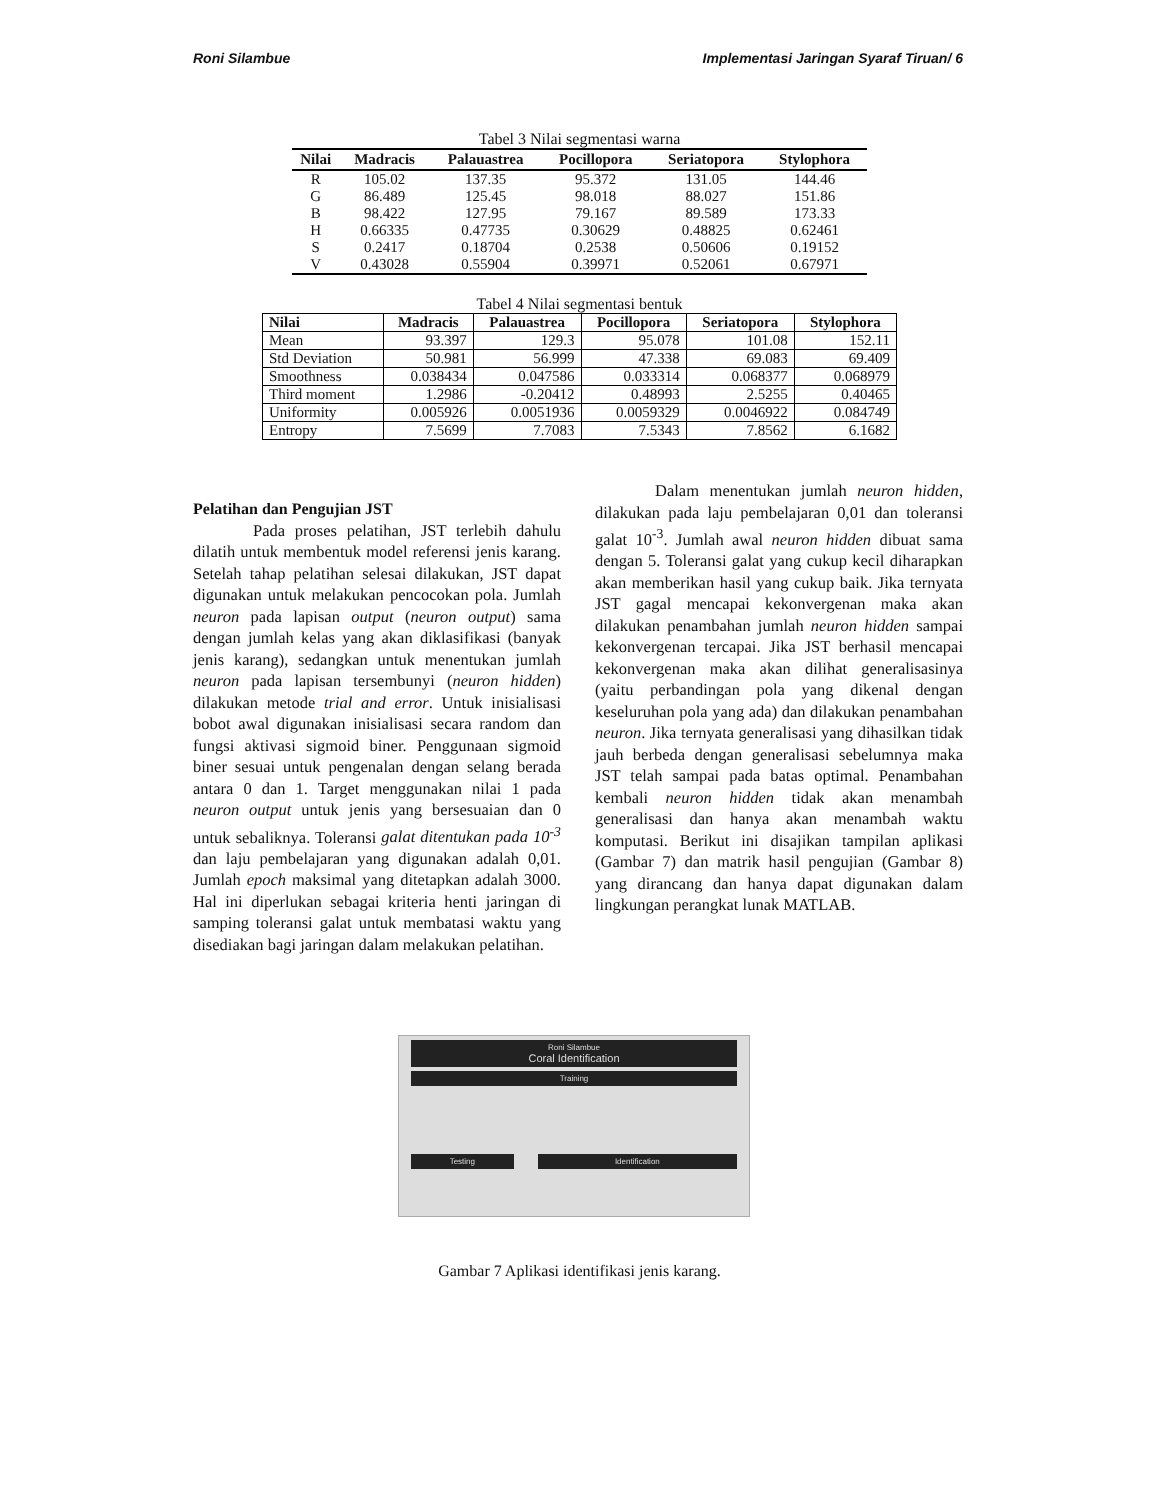Roni Silambue Implementasi Jaringan Syaraf Tiruan/ 6
Tabel 3 Nilai segmentasi warna
| Nilai | Madracis | Palauastrea | Pocillopora | Seriatopora | Stylophora |
| --- | --- | --- | --- | --- | --- |
| R | 105.02 | 137.35 | 95.372 | 131.05 | 144.46 |
| G | 86.489 | 125.45 | 98.018 | 88.027 | 151.86 |
| B | 98.422 | 127.95 | 79.167 | 89.589 | 173.33 |
| H | 0.66335 | 0.47735 | 0.30629 | 0.48825 | 0.62461 |
| S | 0.2417 | 0.18704 | 0.2538 | 0.50606 | 0.19152 |
| V | 0.43028 | 0.55904 | 0.39971 | 0.52061 | 0.67971 |
Tabel 4 Nilai segmentasi bentuk
| Nilai | Madracis | Palauastrea | Pocillopora | Seriatopora | Stylophora |
| --- | --- | --- | --- | --- | --- |
| Mean | 93.397 | 129.3 | 95.078 | 101.08 | 152.11 |
| Std Deviation | 50.981 | 56.999 | 47.338 | 69.083 | 69.409 |
| Smoothness | 0.038434 | 0.047586 | 0.033314 | 0.068377 | 0.068979 |
| Third moment | 1.2986 | -0.20412 | 0.48993 | 2.5255 | 0.40465 |
| Uniformity | 0.005926 | 0.0051936 | 0.0059329 | 0.0046922 | 0.084749 |
| Entropy | 7.5699 | 7.7083 | 7.5343 | 7.8562 | 6.1682 |
Pelatihan dan Pengujian JST
Pada proses pelatihan, JST terlebih dahulu dilatih untuk membentuk model referensi jenis karang. Setelah tahap pelatihan selesai dilakukan, JST dapat digunakan untuk melakukan pencocokan pola. Jumlah neuron pada lapisan output (neuron output) sama dengan jumlah kelas yang akan diklasifikasi (banyak jenis karang), sedangkan untuk menentukan jumlah neuron pada lapisan tersembunyi (neuron hidden) dilakukan metode trial and error. Untuk inisialisasi bobot awal digunakan inisialisasi secara random dan fungsi aktivasi sigmoid biner. Penggunaan sigmoid biner sesuai untuk pengenalan dengan selang berada antara 0 dan 1. Target menggunakan nilai 1 pada neuron output untuk jenis yang bersesuaian dan 0 untuk sebaliknya. Toleransi galat ditentukan pada 10<sup>-3</sup> dan laju pembelajaran yang digunakan adalah 0,01. Jumlah epoch maksimal yang ditetapkan adalah 3000. Hal ini diperlukan sebagai kriteria henti jaringan di samping toleransi galat untuk membatasi waktu yang disediakan bagi jaringan dalam melakukan pelatihan.
Dalam menentukan jumlah neuron hidden, dilakukan pada laju pembelajaran 0,01 dan toleransi galat 10<sup>-3</sup>. Jumlah awal neuron hidden dibuat sama dengan 5. Toleransi galat yang cukup kecil diharapkan akan memberikan hasil yang cukup baik. Jika ternyata JST gagal mencapai kekonvergenan maka akan dilakukan penambahan jumlah neuron hidden sampai kekonvergenan tercapai. Jika JST berhasil mencapai kekonvergenan maka akan dilihat generalisasinya (yaitu perbandingan pola yang dikenal dengan keseluruhan pola yang ada) dan dilakukan penambahan neuron. Jika ternyata generalisasi yang dihasilkan tidak jauh berbeda dengan generalisasi sebelumnya maka JST telah sampai pada batas optimal. Penambahan kembali neuron hidden tidak akan menambah generalisasi dan hanya akan menambah waktu komputasi. Berikut ini disajikan tampilan aplikasi (Gambar 7) dan matrik hasil pengujian (Gambar 8) yang dirancang dan hanya dapat digunakan dalam lingkungan perangkat lunak MATLAB.
Roni Silambue
Coral Identification
Training
Testing Identification
Gambar 7 Aplikasi identifikasi jenis karang.